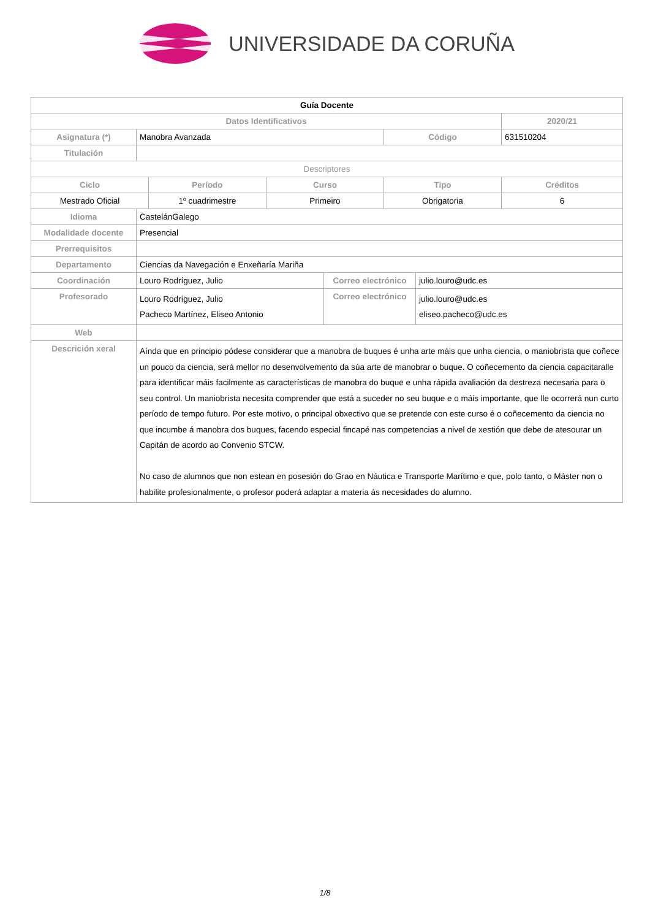UNIVERSIDADE DA CORUÑA
| Guía Docente | | | | | | | |
| Datos Identificativos | | | | | | | 2020/21 |
| Asignatura (*) | Manobra Avanzada | | | | Código | | 631510204 |
| Titulación | | | | | | | |
| Descriptores | | | | | | | |
| Ciclo | | Período | Curso | | Tipo | | Créditos |
| Mestrado Oficial | | 1º cuadrimestre | Primeiro | | Obrigatoria | | 6 |
| Idioma | CastelánGalego | | | | | | |
| Modalidade docente | Presencial | | | | | | |
| Prerrequisitos | | | | | | | |
| Departamento | Ciencias da Navegación e Enxeñaría Mariña | | | | | | |
| Coordinación | Louro Rodríguez, Julio | | | Correo electrónico | | julio.louro@udc.es | |
| Profesorado | Louro Rodríguez, Julio Pacheco Martínez, Eliseo Antonio | | | Correo electrónico | | julio.louro@udc.es eliseo.pacheco@udc.es | |
| Web | | | | | | | |
| Descrición xeral | Aínda que en principio pódese considerar que a manobra de buques é unha arte máis que unha ciencia, o maniobrista que coñece un pouco da ciencia, será mellor no desenvolvemento da súa arte de manobrar o buque. O coñecemento da ciencia capacitaralle para identificar máis facilmente as características de manobra do buque e unha rápida avaliación da destreza necesaria para o seu control. Un maniobrista necesita comprender que está a suceder no seu buque e o máis importante, que lle ocorrerá nun curto período de tempo futuro. Por este motivo, o principal obxectivo que se pretende con este curso é o coñecemento da ciencia no que incumbe á manobra dos buques, facendo especial fincapé nas competencias a nivel de xestión que debe de atesourar un Capitán de acordo ao Convenio STCW. No caso de alumnos que non estean en posesión do Grao en Náutica e Transporte Marítimo e que, polo tanto, o Máster non o habilite profesionalmente, o profesor poderá adaptar a materia ás necesidades do alumno. | | | | | | |
1/8